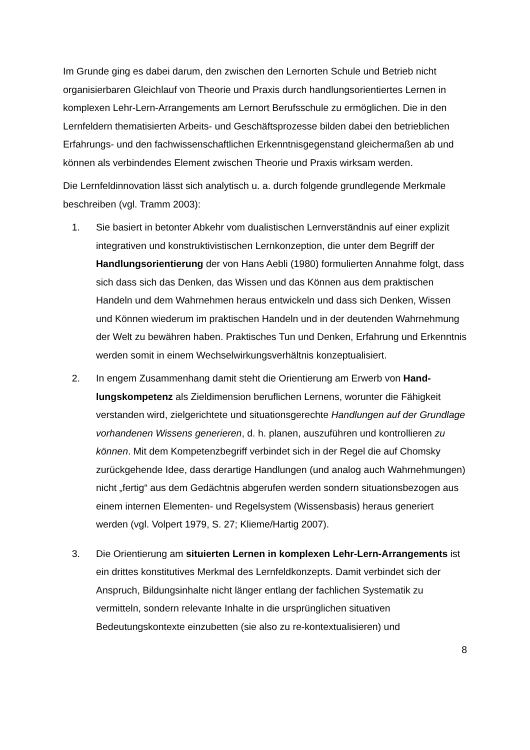Im Grunde ging es dabei darum, den zwischen den Lernorten Schule und Betrieb nicht organisierbaren Gleichlauf von Theorie und Praxis durch handlungsorientiertes Lernen in komplexen Lehr-Lern-Arrangements am Lernort Berufsschule zu ermögli­chen. Die in den Lernfeldern thematisierten Arbeits- und Geschäftsprozesse bilden dabei den betrieblichen Erfahrungs- und den fachwissenschaftlichen Erkenntnisge­genstand gleichermaßen ab und können als verbindendes Element zwischen Theorie und Praxis wirksam werden.
Die Lernfeldinnovation lässt sich analytisch u. a. durch folgende grundlegende Merk­male beschreiben (vgl. Tramm 2003):
1. Sie basiert in betonter Abkehr vom dualistischen Lernverständnis auf einer explizit integrativen und konstruktivistischen Lernkonzeption, die unter dem Begriff der Handlungsorientierung der von Hans Aebli (1980) formulierten Annahme folgt, dass sich dass sich das Denken, das Wissen und das Können aus dem praktischen Handeln und dem Wahrnehmen heraus entwickeln und dass sich Denken, Wissen und Können wiederum im praktischen Handeln und in der deutenden Wahrnehmung der Welt zu bewähren haben. Praktisches Tun und Denken, Erfahrung und Erkenntnis werden somit in einem Wechsel­wirkungsverhältnis konzeptualisiert.
2. In engem Zusammenhang damit steht die Orientierung am Erwerb von Hand­lungskompetenz als Zieldimension beruflichen Lernens, worunter die Fähig­keit verstanden wird, zielgerichtete und situationsgerechte Handlungen auf der Grundlage vorhandenen Wissens generieren, d. h. planen, auszuführen und kontrollieren zu können. Mit dem Kompetenzbegriff verbindet sich in der Regel die auf Chomsky zurückgehende Idee, dass derartige Handlungen (und ana­log auch Wahrnehmungen) nicht „fertig“ aus dem Gedächtnis abgerufen wer­den sondern situationsbezogen aus einem internen Elementen- und Regel­system (Wissensbasis) heraus generiert werden (vgl. Volpert 1979, S. 27; Klieme/Hartig 2007).
3. Die Orientierung am situierten Lernen in komplexen Lehr-Lern-Arrange­ments ist ein drittes konstitutives Merkmal des Lernfeldkonzepts. Damit ver­bindet sich der Anspruch, Bildungsinhalte nicht länger entlang der fachlichen Systematik zu vermitteln, sondern relevante Inhalte in die ursprünglichen situ­ativen Bedeutungskontexte einzubetten (sie also zu re-kontextualisieren) und
8